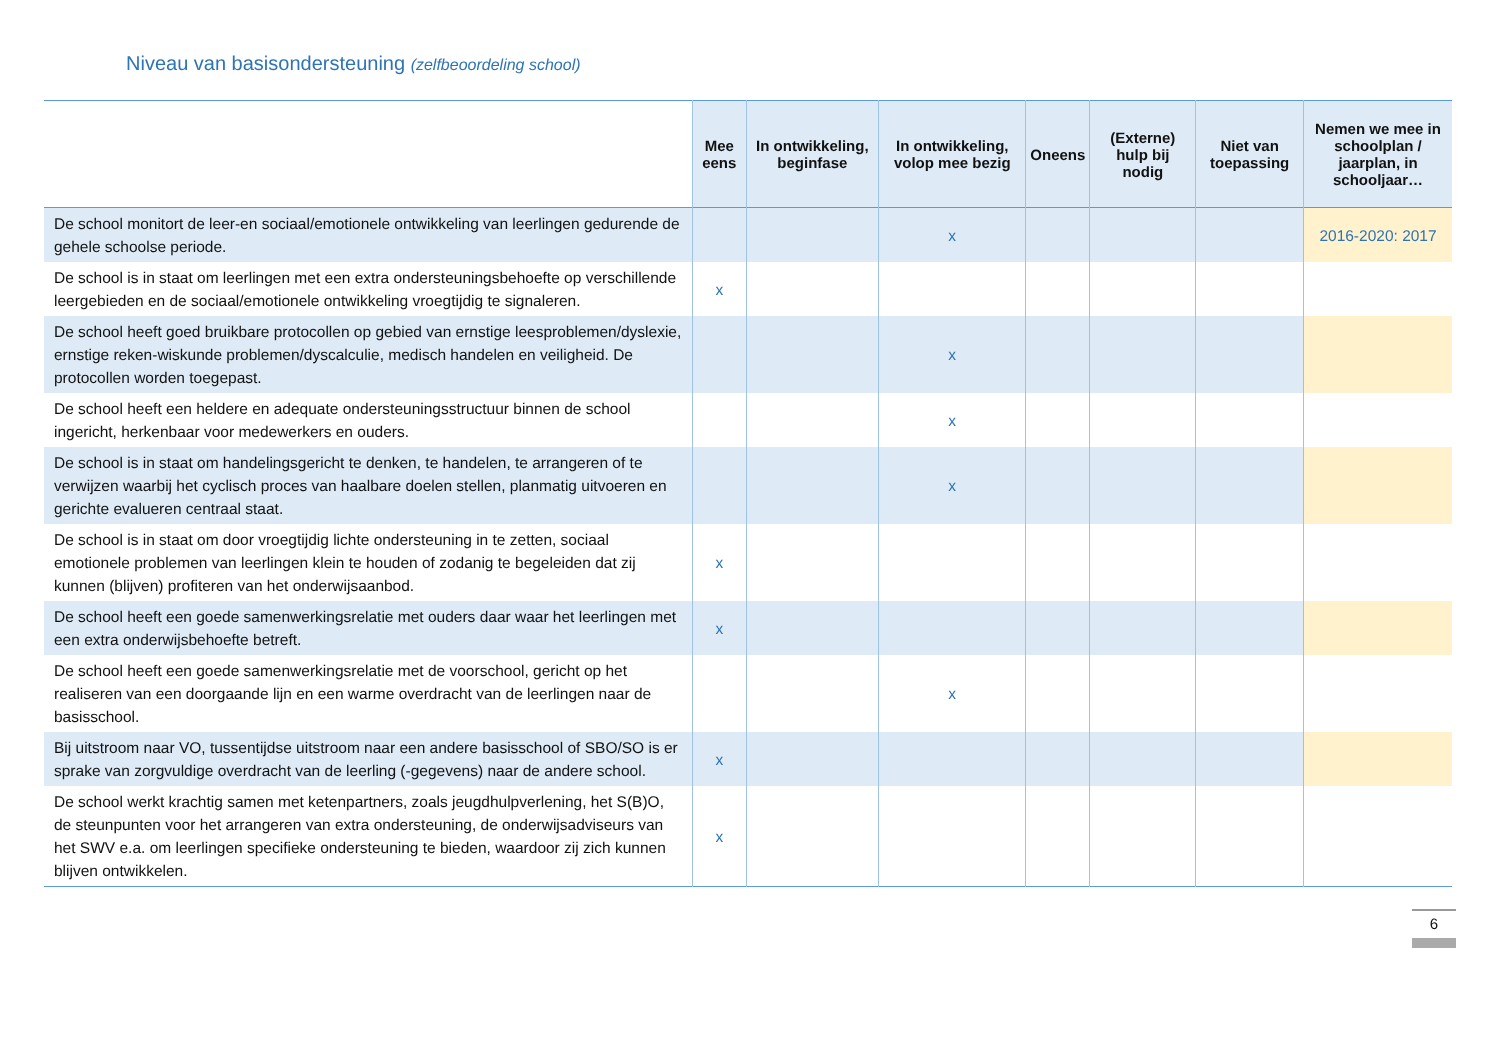Niveau van basisondersteuning (zelfbeoordeling school)
| | Mee eens | In ontwikkeling, beginfase | In ontwikkeling, volop mee bezig | Oneens | (Externe) hulp bij nodig | Niet van toepassing | Nemen we mee in schoolplan / jaarplan, in schooljaar… |
| --- | --- | --- | --- | --- | --- | --- | --- |
| De school monitort de leer-en sociaal/emotionele ontwikkeling van leerlingen gedurende de gehele schoolse periode. | | | x | | | | 2016-2020: 2017 |
| De school is in staat om leerlingen met een extra ondersteuningsbehoefte op verschillende leergebieden en de sociaal/emotionele ontwikkeling vroegtijdig te signaleren. | x | | | | | | |
| De school heeft goed bruikbare protocollen op gebied van ernstige leesproblemen/dyslexie, ernstige reken-wiskunde problemen/dyscalculie, medisch handelen en veiligheid. De protocollen worden toegepast. | | | x | | | | |
| De school heeft een heldere en adequate ondersteuningsstructuur binnen de school ingericht, herkenbaar voor medewerkers en ouders. | | | x | | | | |
| De school is in staat om handelingsgericht te denken, te handelen, te arrangeren of te verwijzen waarbij het cyclisch proces van haalbare doelen stellen, planmatig uitvoeren en gerichte evalueren centraal staat. | | | x | | | | |
| De school is in staat om door vroegtijdig lichte ondersteuning in te zetten, sociaal emotionele problemen van leerlingen klein te houden of zodanig te begeleiden dat zij kunnen (blijven) profiteren van het onderwijsaanbod. | x | | | | | | |
| De school heeft een goede samenwerkingsrelatie met ouders daar waar het leerlingen met een extra onderwijsbehoefte betreft. | x | | | | | | |
| De school heeft een goede samenwerkingsrelatie met de voorschool, gericht op het realiseren van een doorgaande lijn en een warme overdracht van de leerlingen naar de basisschool. | | | x | | | | |
| Bij uitstroom naar VO, tussentijdse uitstroom naar een andere basisschool of SBO/SO is er sprake van zorgvuldige overdracht van de leerling (-gegevens) naar de andere school. | x | | | | | | |
| De school werkt krachtig samen met ketenpartners, zoals jeugdhulpverlening, het S(B)O, de steunpunten voor het arrangeren van extra ondersteuning, de onderwijsadviseurs van het SWV e.a. om leerlingen specifieke ondersteuning te bieden, waardoor zij zich kunnen blijven ontwikkelen. | x | | | | | | |
6